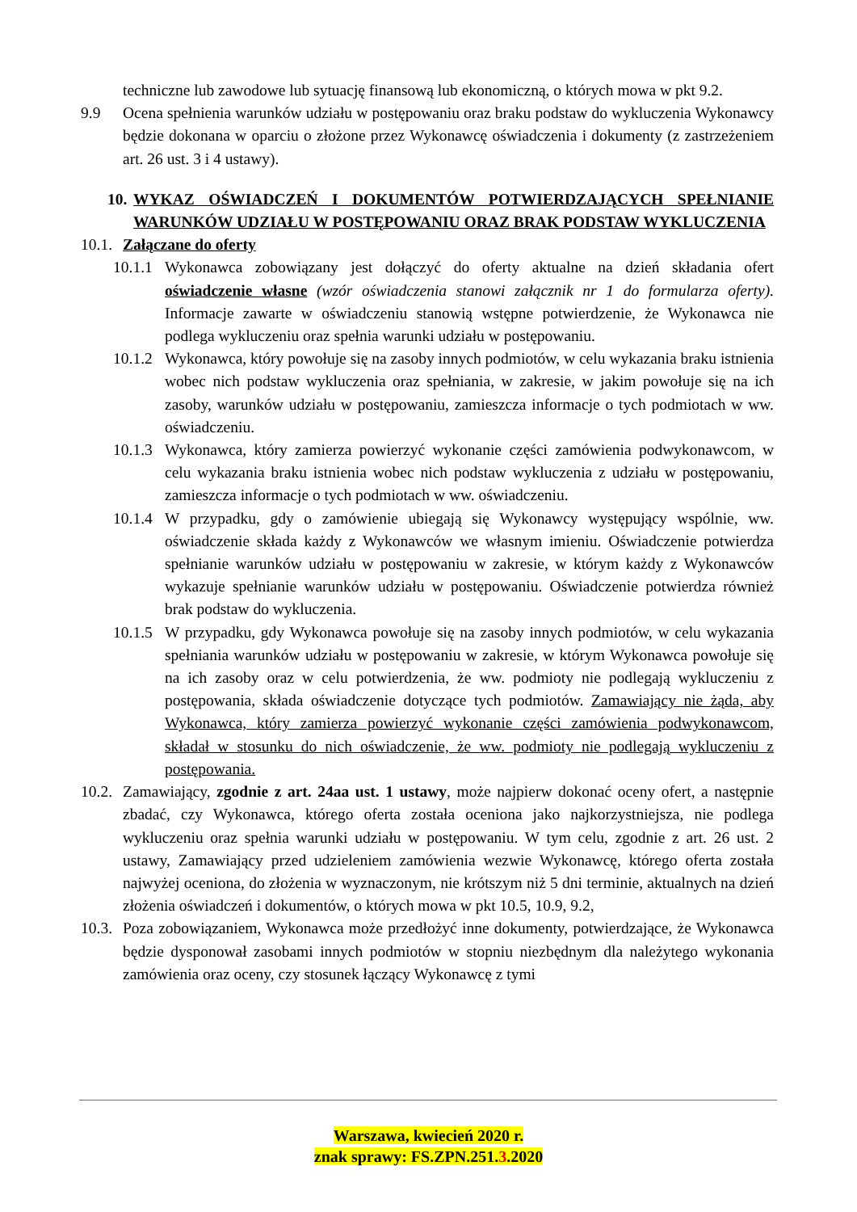techniczne lub zawodowe lub sytuację finansową lub ekonomiczną, o których mowa w pkt 9.2.
9.9 Ocena spełnienia warunków udziału w postępowaniu oraz braku podstaw do wykluczenia Wykonawcy będzie dokonana w oparciu o złożone przez Wykonawcę oświadczenia i dokumenty (z zastrzeżeniem art. 26 ust. 3 i 4 ustawy).
10.
WYKAZ OŚWIADCZEŃ I DOKUMENTÓW POTWIERDZAJĄCYCH SPEŁNIANIE WARUNKÓW UDZIAŁU W POSTĘPOWANIU ORAZ BRAK PODSTAW WYKLUCZENIA
10.1.
Załączane do oferty
10.1.1
Wykonawca zobowiązany jest dołączyć do oferty aktualne na dzień składania ofert oświadczenie własne (wzór oświadczenia stanowi załącznik nr 1 do formularza oferty). Informacje zawarte w oświadczeniu stanowią wstępne potwierdzenie, że Wykonawca nie podlega wykluczeniu oraz spełnia warunki udziału w postępowaniu.
10.1.2
Wykonawca, który powołuje się na zasoby innych podmiotów, w celu wykazania braku istnienia wobec nich podstaw wykluczenia oraz spełniania, w zakresie, w jakim powołuje się na ich zasoby, warunków udziału w postępowaniu, zamieszcza informacje o tych podmiotach w ww. oświadczeniu.
10.1.3
Wykonawca, który zamierza powierzyć wykonanie części zamówienia podwykonawcom, w celu wykazania braku istnienia wobec nich podstaw wykluczenia z udziału w postępowaniu, zamieszcza informacje o tych podmiotach w ww. oświadczeniu.
10.1.4
W przypadku, gdy o zamówienie ubiegają się Wykonawcy występujący wspólnie, ww. oświadczenie składa każdy z Wykonawców we własnym imieniu. Oświadczenie potwierdza spełnianie warunków udziału w postępowaniu w zakresie, w którym każdy z Wykonawców wykazuje spełnianie warunków udziału w postępowaniu. Oświadczenie potwierdza również brak podstaw do wykluczenia.
10.1.5
W przypadku, gdy Wykonawca powołuje się na zasoby innych podmiotów, w celu wykazania spełniania warunków udziału w postępowaniu w zakresie, w którym Wykonawca powołuje się na ich zasoby oraz w celu potwierdzenia, że ww. podmioty nie podlegają wykluczeniu z postępowania, składa oświadczenie dotyczące tych podmiotów. Zamawiający nie żąda, aby Wykonawca, który zamierza powierzyć wykonanie części zamówienia podwykonawcom, składał w stosunku do nich oświadczenie, że ww. podmioty nie podlegają wykluczeniu z postępowania.
10.2.
Zamawiający, zgodnie z art. 24aa ust. 1 ustawy, może najpierw dokonać oceny ofert, a następnie zbadać, czy Wykonawca, którego oferta została oceniona jako najkorzystniejsza, nie podlega wykluczeniu oraz spełnia warunki udziału w postępowaniu. W tym celu, zgodnie z art. 26 ust. 2 ustawy, Zamawiający przed udzieleniem zamówienia wezwie Wykonawcę, którego oferta została najwyżej oceniona, do złożenia w wyznaczonym, nie krótszym niż 5 dni terminie, aktualnych na dzień złożenia oświadczeń i dokumentów, o których mowa w pkt 10.5, 10.9, 9.2,
10.3.
Poza zobowiązaniem, Wykonawca może przedłożyć inne dokumenty, potwierdzające, że Wykonawca będzie dysponował zasobami innych podmiotów w stopniu niezbędnym dla należytego wykonania zamówienia oraz oceny, czy stosunek łączący Wykonawcę z tymi
Warszawa, kwiecień 2020 r.
znak sprawy: FS.ZPN.251.3.2020